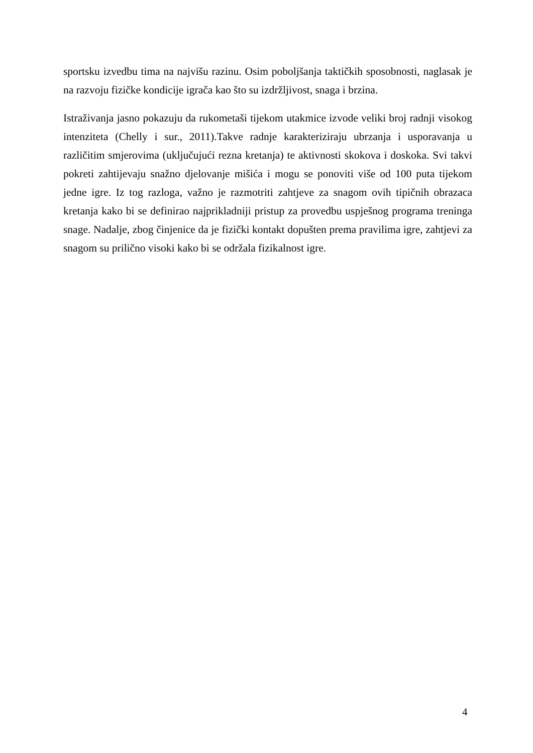sportsku izvedbu tima na najvišu razinu. Osim poboljšanja taktičkih sposobnosti, naglasak je na razvoju fizičke kondicije igrača kao što su izdržljivost, snaga i brzina.
Istraživanja jasno pokazuju da rukometaši tijekom utakmice izvode veliki broj radnji visokog intenziteta (Chelly i sur., 2011).Takve radnje karakteriziraju ubrzanja i usporavanja u različitim smjerovima (uključujući rezna kretanja) te aktivnosti skokova i doskoka. Svi takvi pokreti zahtijevaju snažno djelovanje mišića i mogu se ponoviti više od 100 puta tijekom jedne igre. Iz tog razloga, važno je razmotriti zahtjeve za snagom ovih tipičnih obrazaca kretanja kako bi se definirao najprikladniji pristup za provedbu uspješnog programa treninga snage. Nadalje, zbog činjenice da je fizički kontakt dopušten prema pravilima igre, zahtjevi za snagom su prilično visoki kako bi se održala fizikalnost igre.
4